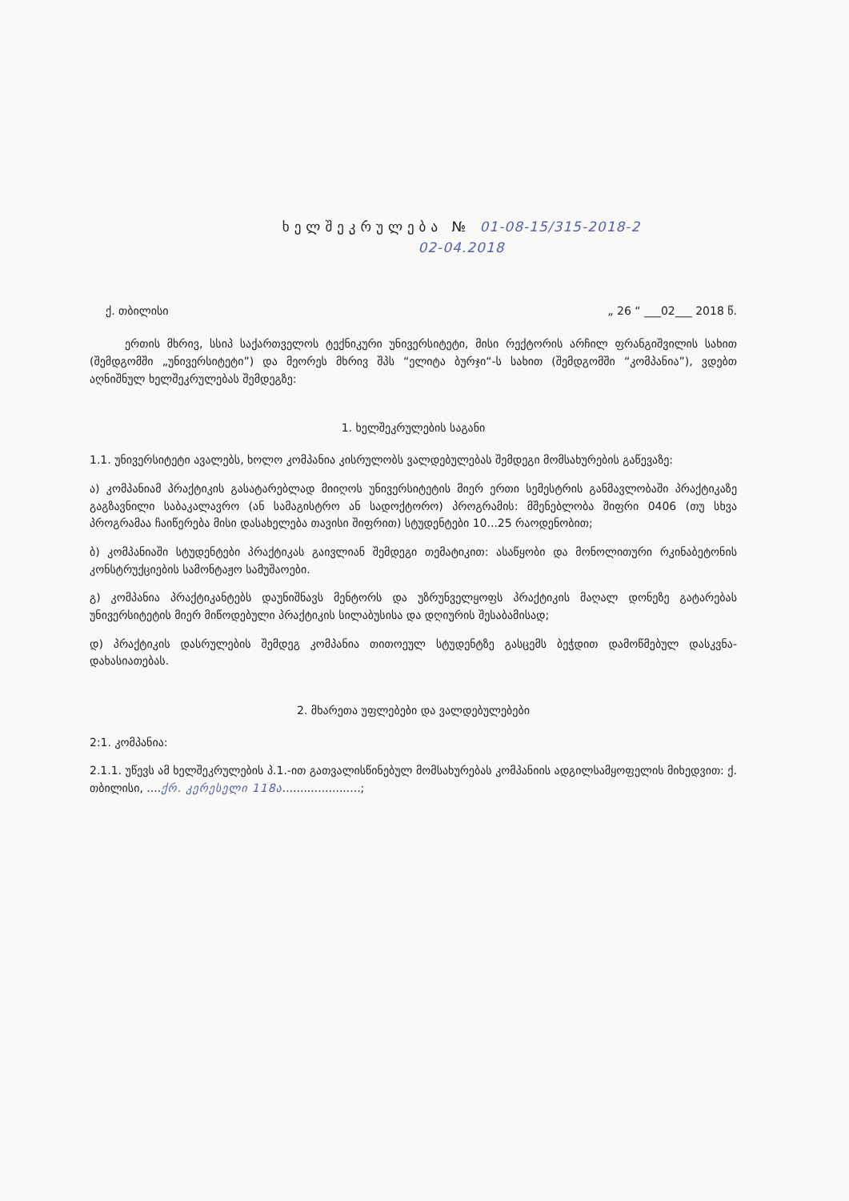ხელშეკრულება № 01-08-15/315-2018-2
02-04.2018
ქ. თბილისი „ 26 “ ___02___ 2018 წ.
ერთის მხრივ, სსიპ საქართველოს ტექნიკური უნივერსიტეტი, მისი რექტორის არჩილ ფრანგიშვილის სახით (შემდგომში „უნივერსიტეტი”) და მეორეს მხრივ შპს “ელიტა ბურჯი“-ს სახით (შემდგომში “კომპანია”), ვდებთ აღნიშნულ ხელშეკრულებას შემდეგზე:
1. ხელშეკრულების საგანი
1.1. უნივერსიტეტი ავალებს, ხოლო კომპანია კისრულობს ვალდებულებას შემდეგი მომსახურების გაწევაზე:
ა) კომპანიამ პრაქტიკის გასატარებლად მიიღოს უნივერსიტეტის მიერ ერთი სემესტრის განმავლობაში პრაქტიკაზე გაგზავნილი საბაკალავრო (ან სამაგისტრო ან სადოქტორო) პროგრამის: მშენებლობა შიფრი 0406 (თუ სხვა პროგრამაა ჩაიწერება მისი დასახელება თავისი შიფრით) სტუდენტები 10...25 რაოდენობით;
ბ) კომპანიაში სტუდენტები პრაქტიკას გაივლიან შემდეგი თემატიკით: ასაწყობი და მონოლითური რკინაბეტონის კონსტრუქციების სამონტაჟო სამუშაოები.
გ) კომპანია პრაქტიკანტებს დაუნიშნავს მენტორს და უზრუნველყოფს პრაქტიკის მაღალ დონეზე გატარებას უნივერსიტეტის მიერ მიწოდებული პრაქტიკის სილაბუსისა და დღიურის შესაბამისად;
დ) პრაქტიკის დასრულების შემდეგ კომპანია თითოეულ სტუდენტზე გასცემს ბეჭდით დამოწმებულ დასკვნა-დახასიათებას.
2. მხარეთა უფლებები და ვალდებულებები
2:1. კომპანია:
2.1.1. უწევს ამ ხელშეკრულების პ.1.-ით გათვალისწინებულ მომსახურებას კომპანიის ადგილსამყოფელის მიხედვით: ქ. თბილისი, ....ქრ. კერესელი 118ა......................;